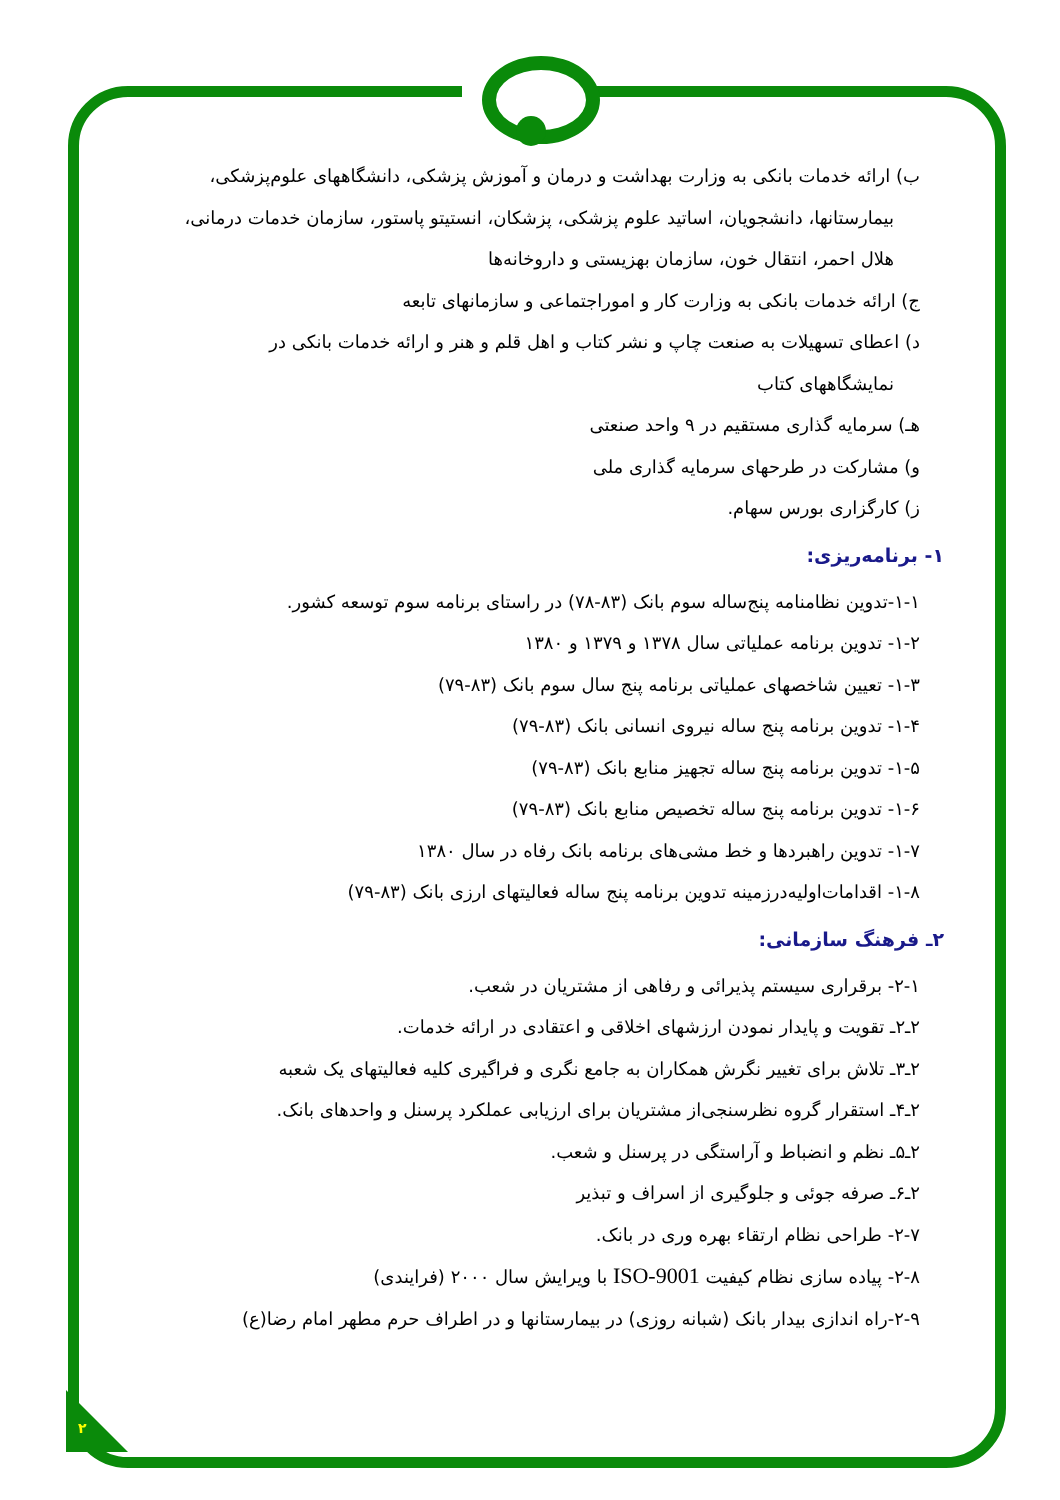۲
ب) ارائه خدمات بانکی به وزارت بهداشت و درمان و آموزش پزشکی، دانشگاههای علوم‌پزشکی،
بیمارستانها، دانشجویان، اساتید علوم پزشکی، پزشکان، انستیتو پاستور، سازمان خدمات درمانی،
هلال احمر، انتقال خون، سازمان بهزیستی و داروخانه‌ها
ج) ارائه خدمات بانکی به وزارت کار و اموراجتماعی و سازمانهای تابعه
د) اعطای تسهیلات به صنعت چاپ و نشر کتاب و اهل قلم و هنر و ارائه خدمات بانکی در
نمایشگاههای کتاب
هـ) سرمایه گذاری مستقیم در ۹ واحد صنعتی
و) مشارکت در طرحهای سرمایه گذاری ملی
ز) کارگزاری بورس سهام.
۱- برنامه‌ریزی:
۱-۱-تدوین نظامنامه پنج‌ساله سوم بانک (۸۳-۷۸) در راستای برنامه سوم توسعه کشور.
۱-۲- تدوین برنامه عملیاتی سال ۱۳۷۸ و ۱۳۷۹ و ۱۳۸۰
۱-۳- تعیین شاخصهای عملیاتی برنامه پنج سال سوم بانک (۸۳-۷۹)
۱-۴- تدوین برنامه پنج ساله نیروی انسانی بانک (۸۳-۷۹)
۱-۵- تدوین برنامه پنج ساله تجهیز منابع بانک (۸۳-۷۹)
۱-۶- تدوین برنامه پنج ساله تخصیص منابع بانک (۸۳-۷۹)
۱-۷- تدوین راهبردها و خط مشی‌های برنامه بانک رفاه در سال ۱۳۸۰
۱-۸- اقدامات‌اولیه‌درزمینه تدوین برنامه پنج ساله فعالیتهای ارزی بانک (۸۳-۷۹)
۲ـ فرهنگ سازمانی:
۲-۱- برقراری سیستم پذیرائی و رفاهی از مشتریان در شعب.
۲ـ۲ـ تقویت و پایدار نمودن ارزشهای اخلاقی و اعتقادی در ارائه خدمات.
۲ـ۳ـ تلاش برای تغییر نگرش همکاران به جامع نگری و فراگیری کلیه فعالیتهای یک شعبه
۲ـ۴ـ استقرار گروه نظرسنجی‌از مشتریان برای ارزیابی عملکرد پرسنل و واحدهای بانک.
۲ـ۵ـ نظم و انضباط و آراستگی در پرسنل و شعب.
۲ـ۶ـ صرفه جوئی و جلوگیری از اسراف و تبذیر
۲-۷- طراحی نظام ارتقاء بهره وری در بانک.
۲-۸- پیاده سازی نظام کیفیت ISO-9001 با ویرایش سال ۲۰۰۰ (فرایندی)
۲-۹-راه اندازی بیدار بانک (شبانه روزی) در بیمارستانها و در اطراف حرم مطهر امام رضا(ع)